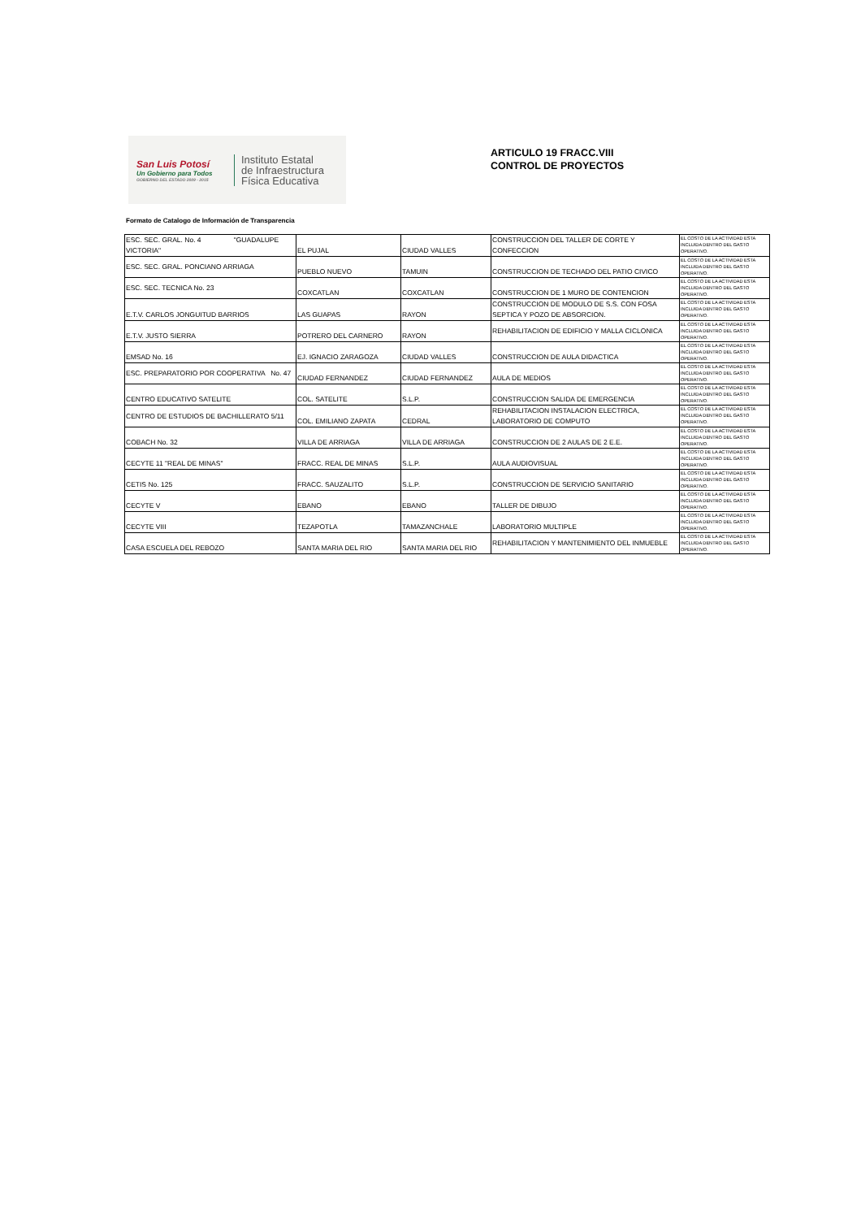San Luis Potosí
Un Gobierno para Todos
GOBIERNO DEL ESTADO 2009 - 2015
Instituto Estatal
de Infraestructura
Física Educativa
ARTICULO 19 FRACC.VIII
CONTROL DE PROYECTOS
Formato de Catalogo de Información de Transparencia
| ESC. SEC. GRAL. No. 4 "GUADALUPE VICTORIA" | EL PUJAL | CIUDAD VALLES | CONSTRUCCION DEL TALLER DE CORTE Y CONFECCION | EL COSTO DE LA ACTIVIDAD ESTA INCLUIDA DENTRO DEL GASTO OPERATIVO. |
| ESC. SEC. GRAL. PONCIANO ARRIAGA | PUEBLO NUEVO | TAMUIN | CONSTRUCCION DE TECHADO DEL PATIO CIVICO | EL COSTO DE LA ACTIVIDAD ESTA INCLUIDA DENTRO DEL GASTO OPERATIVO. |
| ESC. SEC. TECNICA No. 23 | COXCATLAN | COXCATLAN | CONSTRUCCION DE 1 MURO DE CONTENCION | EL COSTO DE LA ACTIVIDAD ESTA INCLUIDA DENTRO DEL GASTO OPERATIVO. |
| E.T.V. CARLOS JONGUITUD BARRIOS | LAS GUAPAS | RAYON | CONSTRUCCION DE MODULO DE S.S. CON FOSA SEPTICA Y POZO DE ABSORCION. | EL COSTO DE LA ACTIVIDAD ESTA INCLUIDA DENTRO DEL GASTO OPERATIVO. |
| E.T.V. JUSTO SIERRA | POTRERO DEL CARNERO | RAYON | REHABILITACION DE EDIFICIO Y MALLA CICLONICA | EL COSTO DE LA ACTIVIDAD ESTA INCLUIDA DENTRO DEL GASTO OPERATIVO. |
| EMSAD No. 16 | EJ. IGNACIO ZARAGOZA | CIUDAD VALLES | CONSTRUCCION DE AULA DIDACTICA | EL COSTO DE LA ACTIVIDAD ESTA INCLUIDA DENTRO DEL GASTO OPERATIVO. |
| ESC. PREPARATORIO POR COOPERATIVA No. 47 | CIUDAD FERNANDEZ | CIUDAD FERNANDEZ | AULA DE MEDIOS | EL COSTO DE LA ACTIVIDAD ESTA INCLUIDA DENTRO DEL GASTO OPERATIVO. |
| CENTRO EDUCATIVO SATELITE | COL. SATELITE | S.L.P. | CONSTRUCCION SALIDA DE EMERGENCIA | EL COSTO DE LA ACTIVIDAD ESTA INCLUIDA DENTRO DEL GASTO OPERATIVO. |
| CENTRO DE ESTUDIOS DE BACHILLERATO 5/11 | COL. EMILIANO ZAPATA | CEDRAL | REHABILITACION INSTALACION ELECTRICA, LABORATORIO DE COMPUTO | EL COSTO DE LA ACTIVIDAD ESTA INCLUIDA DENTRO DEL GASTO OPERATIVO. |
| COBACH No. 32 | VILLA DE ARRIAGA | VILLA DE ARRIAGA | CONSTRUCCION DE 2 AULAS DE 2 E.E. | EL COSTO DE LA ACTIVIDAD ESTA INCLUIDA DENTRO DEL GASTO OPERATIVO. |
| CECYTE 11 "REAL DE MINAS" | FRACC. REAL DE MINAS | S.L.P. | AULA AUDIOVISUAL | EL COSTO DE LA ACTIVIDAD ESTA INCLUIDA DENTRO DEL GASTO OPERATIVO. |
| CETIS No. 125 | FRACC. SAUZALITO | S.L.P. | CONSTRUCCION DE SERVICIO SANITARIO | EL COSTO DE LA ACTIVIDAD ESTA INCLUIDA DENTRO DEL GASTO OPERATIVO. |
| CECYTE V | EBANO | EBANO | TALLER DE DIBUJO | EL COSTO DE LA ACTIVIDAD ESTA INCLUIDA DENTRO DEL GASTO OPERATIVO. |
| CECYTE VIII | TEZAPOTLA | TAMAZANCHALE | LABORATORIO MULTIPLE | EL COSTO DE LA ACTIVIDAD ESTA INCLUIDA DENTRO DEL GASTO OPERATIVO. |
| CASA ESCUELA DEL REBOZO | SANTA MARIA DEL RIO | SANTA MARIA DEL RIO | REHABILITACION Y MANTENIMIENTO DEL INMUEBLE | EL COSTO DE LA ACTIVIDAD ESTA INCLUIDA DENTRO DEL GASTO OPERATIVO. |